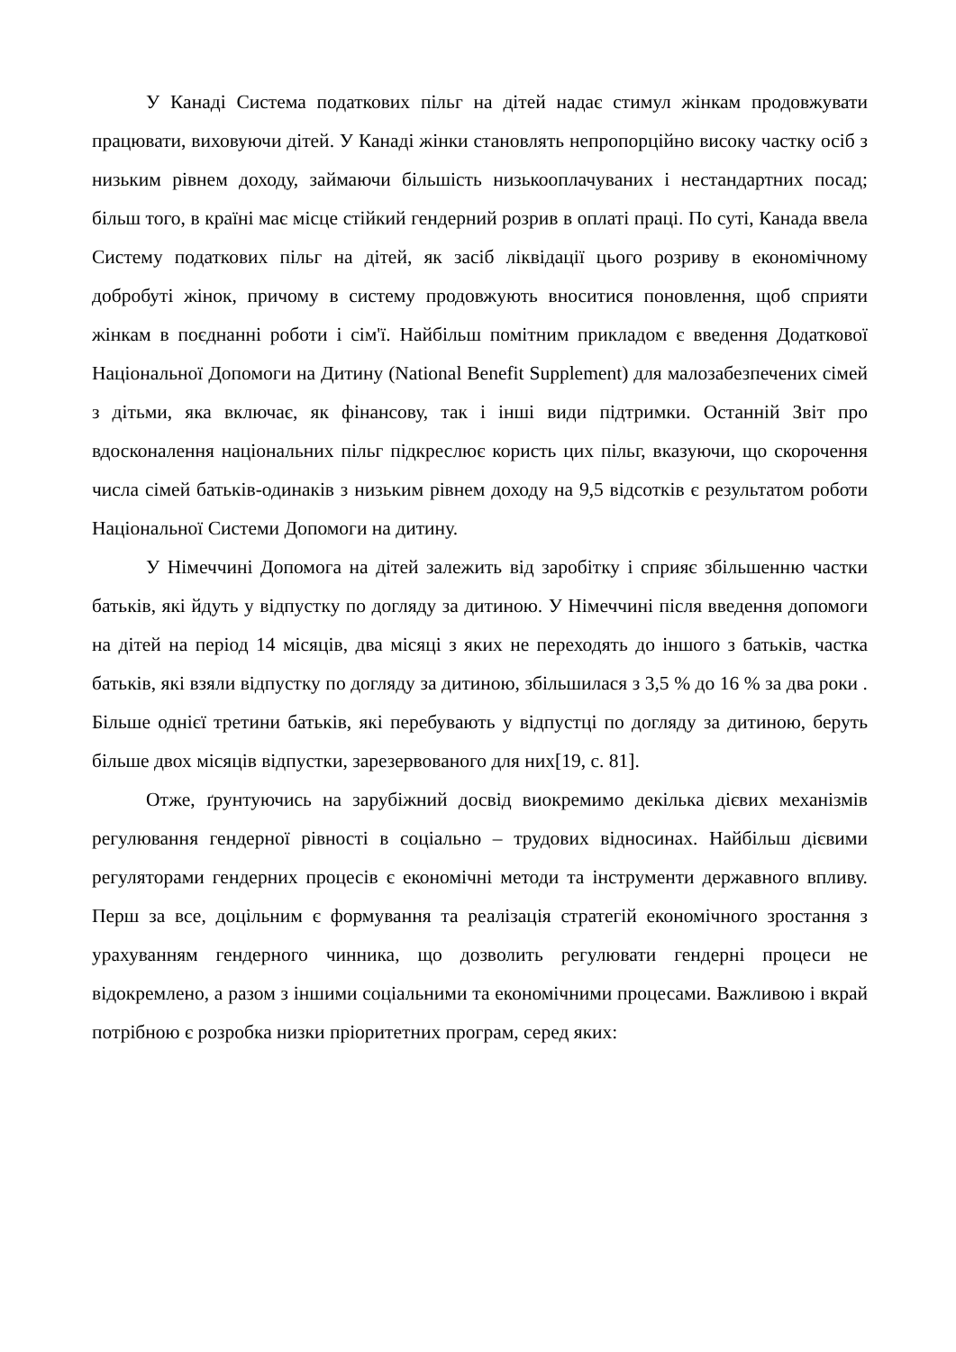У Канаді Система податкових пільг на дітей надає стимул жінкам продовжувати працювати, виховуючи дітей. У Канаді жінки становлять непропорційно високу частку осіб з низьким рівнем доходу, займаючи більшість низькооплачуваних і нестандартних посад; більш того, в країні має місце стійкий гендерний розрив в оплаті праці. По суті, Канада ввела Систему податкових пільг на дітей, як засіб ліквідації цього розриву в економічному добробуті жінок, причому в систему продовжують вноситися поновлення, щоб сприяти жінкам в поєднанні роботи і сім'ї. Найбільш помітним прикладом є введення Додаткової Національної Допомоги на Дитину (National Benefit Supplement) для малозабезпечених сімей з дітьми, яка включає, як фінансову, так і інші види підтримки. Останній Звіт про вдосконалення національних пільг підкреслює користь цих пільг, вказуючи, що скорочення числа сімей батьків-одинаків з низьким рівнем доходу на 9,5 відсотків є результатом роботи Національної Системи Допомоги на дитину.
У Німеччині Допомога на дітей залежить від заробітку і сприяє збільшенню частки батьків, які йдуть у відпустку по догляду за дитиною. У Німеччині після введення допомоги на дітей на період 14 місяців, два місяці з яких не переходять до іншого з батьків, частка батьків, які взяли відпустку по догляду за дитиною, збільшилася з 3,5 % до 16 % за два роки . Більше однієї третини батьків, які перебувають у відпустці по догляду за дитиною, беруть більше двох місяців відпустки, зарезервованого для них[19, с. 81].
Отже, ґрунтуючись на зарубіжний досвід виокремимо декілька дієвих механізмів регулювання гендерної рівності в соціально – трудових відносинах. Найбільш дієвими регуляторами гендерних процесів є економічні методи та інструменти державного впливу. Перш за все, доцільним є формування та реалізація стратегій економічного зростання з урахуванням гендерного чинника, що дозволить регулювати гендерні процеси не відокремлено, а разом з іншими соціальними та економічними процесами. Важливою і вкрай потрібною є розробка низки пріоритетних програм, серед яких: